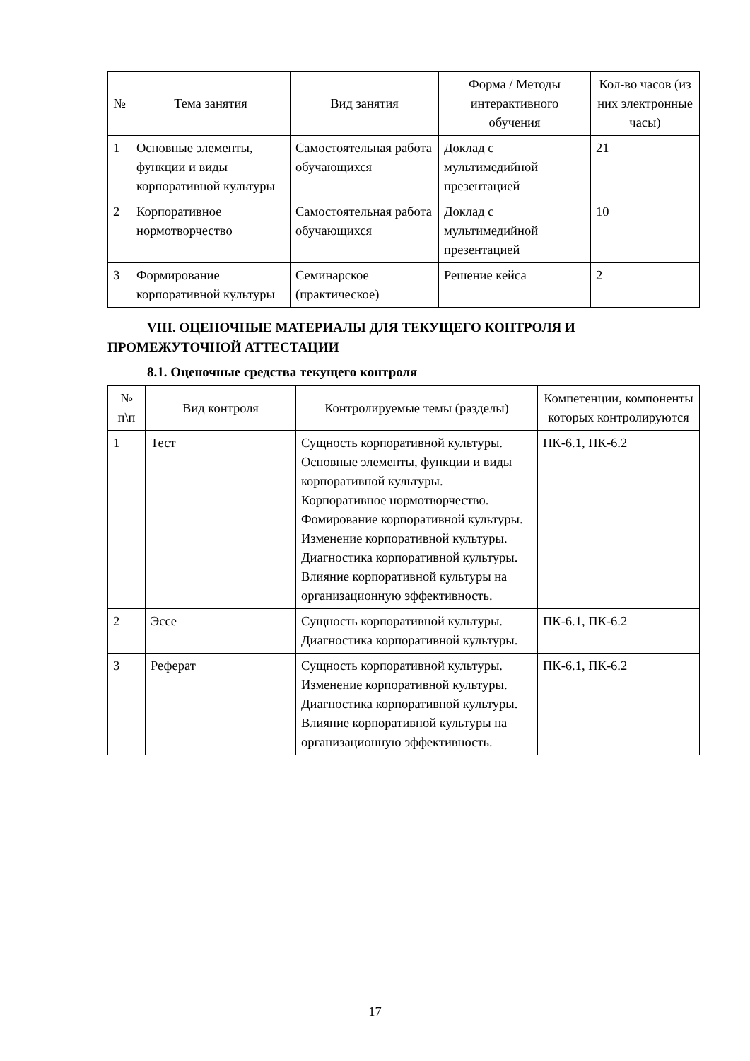| № | Тема занятия | Вид занятия | Форма / Методы интерактивного обучения | Кол-во часов (из них электронные часы) |
| --- | --- | --- | --- | --- |
| 1 | Основные элементы, функции и виды корпоративной культуры | Самостоятельная работа обучающихся | Доклад с мультимедийной презентацией | 21 |
| 2 | Корпоративное нормотворчество | Самостоятельная работа обучающихся | Доклад с мультимедийной презентацией | 10 |
| 3 | Формирование корпоративной культуры | Семинарское (практическое) | Решение кейса | 2 |
VIII. ОЦЕНОЧНЫЕ МАТЕРИАЛЫ ДЛЯ ТЕКУЩЕГО КОНТРОЛЯ И ПРОМЕЖУТОЧНОЙ АТТЕСТАЦИИ
8.1. Оценочные средства текущего контроля
| № п\п | Вид контроля | Контролируемые темы (разделы) | Компетенции, компоненты которых контролируются |
| --- | --- | --- | --- |
| 1 | Тест | Сущность корпоративной культуры. Основные элементы, функции и виды корпоративной культуры. Корпоративное нормотворчество. Фомирование корпоративной культуры. Изменение корпоративной культуры. Диагностика корпоративной культуры. Влияние корпоративной культуры на организационную эффективность. | ПК-6.1, ПК-6.2 |
| 2 | Эссе | Сущность корпоративной культуры. Диагностика корпоративной культуры. | ПК-6.1, ПК-6.2 |
| 3 | Реферат | Сущность корпоративной культуры. Изменение корпоративной культуры. Диагностика корпоративной культуры. Влияние корпоративной культуры на организационную эффективность. | ПК-6.1, ПК-6.2 |
17